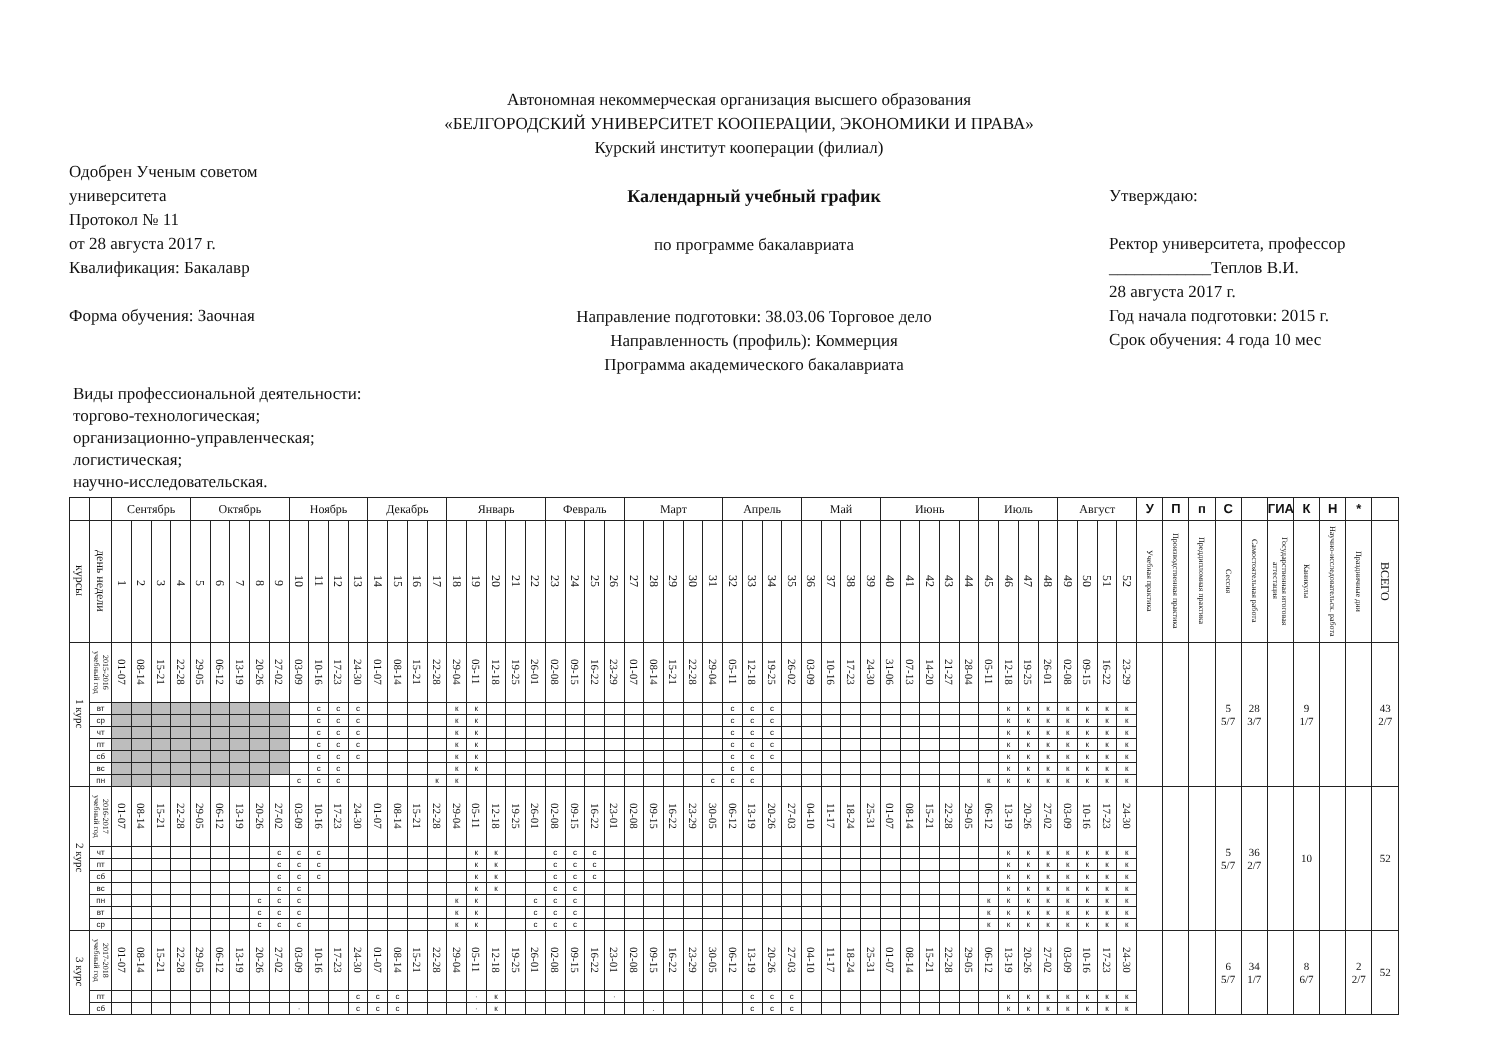Автономная некоммерческая организация высшего образования
«БЕЛГОРОДСКИЙ УНИВЕРСИТЕТ КООПЕРАЦИИ, ЭКОНОМИКИ И ПРАВА»
Курский институт кооперации (филиал)
Одобрен Ученым советом
университета
Протокол № 11
от 28 августа 2017 г.
Квалификация: Бакалавр
Форма обучения: Заочная
Календарный учебный график
по программе бакалавриата
Направление подготовки: 38.03.06 Торговое дело
Направленность (профиль): Коммерция
Программа академического бакалавриата
Утверждаю:
Ректор университета, профессор
____________Теплов В.И.
28 августа 2017 г.
Год начала подготовки: 2015 г.
Срок обучения: 4 года 10 мес
Виды профессиональной деятельности:
торгово-технологическая;
организационно-управленческая;
логистическая;
научно-исследовательская.
| | | Сентябрь | | | | Октябрь | | | | | Ноябрь | | | | Декабрь | | | | Январь | | | | | Февраль | | | | Март | | | | | Апрель | | | | Май | | | | Июнь | | | | | Июль | | | | Август | | | | У | П | п | С | | ГИА | К | Н | * | |
| --- | --- | --- | --- | --- | --- | --- | --- | --- | --- | --- | --- | --- | --- | --- | --- | --- | --- | --- | --- | --- | --- | --- | --- | --- | --- | --- | --- | --- | --- | --- | --- | --- | --- | --- | --- | --- | --- | --- | --- | --- | --- | --- | --- | --- | --- | --- | --- | --- | --- | --- | --- | --- | --- | --- | --- | --- | --- | --- | --- | --- | --- | --- | --- |
| курсы | день недели | 1 | 2 | 3 | 4 | 5 | 6 | 7 | 8 | 9 | 10 | 11 | 12 | 13 | 14 | 15 | 16 | 17 | 18 | 19 | 20 | 21 | 22 | 23 | 24 | 25 | 26 | 27 | 28 | 29 | 30 | 31 | 32 | 33 | 34 | 35 | 36 | 37 | 38 | 39 | 40 | 41 | 42 | 43 | 44 | 45 | 46 | 47 | 48 | 49 | 50 | 51 | 52 | Учебная практика | Производственная практика | Преддипломная практика | Сессия | Самостоятельная работа | Государственная итоговая аттестация | Каникулы | Научно-исследовательск. работа | Праздничные дни | ВСЕГО |
| 1 курс | 2015-2016 учебный год | 01-07 | 08-14 | 15-21 | 22-28 | 29-05 | 06-12 | 13-19 | 20-26 | 27-02 | 03-09 | 10-16 | 17-23 | 24-30 | 01-07 | 08-14 | 15-21 | 22-28 | 29-04 | 05-11 | 12-18 | 19-25 | 26-01 | 02-08 | 09-15 | 16-22 | 23-29 | 01-07 | 08-14 | 15-21 | 22-28 | 29-04 | 05-11 | 12-18 | 19-25 | 26-02 | 03-09 | 10-16 | 17-23 | 24-30 | 31-06 | 07-13 | 14-20 | 21-27 | 28-04 | 05-11 | 12-18 | 19-25 | 26-01 | 02-08 | 09-15 | 16-22 | 23-29 | | | | 5 5/7 | 28 3/7 | | 9 1/7 | | | 43 2/7 |
| | вт | | | | | | | | | | | с | с | с | | | | | к | к | | | | | | | | | | | | | с | с | с | | | | | | | | | | | | к | к | к | к | к | к | к | | | | | | | | | | |
| | ср | | | | | | | | | | | с | с | с | | | | | к | к | | | | | | | | | | | | | с | с | с | | | | | | | | | | | | к | к | к | к | к | к | к | | | | | | | | | | |
| | чт | | | | | | | | | | | с | с | с | | | | | к | к | | | | | | | | | | | | | с | с | с | | | | | | | | | | | | к | к | к | к | к | к | к | | | | | | | | | | |
| | пт | | | | | | | | | | | с | с | с | | | | | к | к | | | | | | | | | | | | | с | с | с | | | | | | | | | | | | к | к | к | к | к | к | к | | | | | | | | | | |
| | сб | | | | | | | | | | | с | с | с | | | | | к | к | | | | | | | | | | | | | с | с | с | | | | | | | | | | | | к | к | к | к | к | к | к | | | | | | | | | | |
| | вс | | | | | | | | | | | с | с | | | | | | к | к | | | | | | | | | | | | | с | с | | | | | | | | | | | | | к | к | к | к | к | к | к | | | | | | | | | | |
| | пн | | | | | | | | | | с | с | с | | | | | к | к | | | | | | | | | | | | | с | с | с | | | | | | | | | | | | к | к | к | к | к | к | к | к | | | | | | | | | | |
| 2 курс | 2016-2017 учебный год | 01-07 | 08-14 | 15-21 | 22-28 | 29-05 | 06-12 | 13-19 | 20-26 | 27-02 | 03-09 | 10-16 | 17-23 | 24-30 | 01-07 | 08-14 | 15-21 | 22-28 | 29-04 | 05-11 | 12-18 | 19-25 | 26-01 | 02-08 | 09-15 | 16-22 | 23-01 | 02-08 | 09-15 | 16-22 | 23-29 | 30-05 | 06-12 | 13-19 | 20-26 | 27-03 | 04-10 | 11-17 | 18-24 | 25-31 | 01-07 | 08-14 | 15-21 | 22-28 | 29-05 | 06-12 | 13-19 | 20-26 | 27-02 | 03-09 | 10-16 | 17-23 | 24-30 | | | | 5 5/7 | 36 2/7 | | 10 | | | 52 |
| | чт | | | | | | | | | с | с | с | | | | | | | | к | к | | | с | с | с | | | | | | | | | | | | | | | | | | | | | к | к | к | к | к | к | к | | | | | | | | | | |
| | пт | | | | | | | | | с | с | с | | | | | | | | к | к | | | с | с | с | | | | | | | | | | | | | | | | | | | | | к | к | к | к | к | к | к | | | | | | | | | | |
| | сб | | | | | | | | | с | с | с | | | | | | | | к | к | | | с | с | с | | | | | | | | | | | | | | | | | | | | | к | к | к | к | к | к | к | | | | | | | | | | |
| | вс | | | | | | | | | с | с | | | | | | | | | к | к | | | с | с | | | | | | | | | | | | | | | | | | | | | | к | к | к | к | к | к | к | | | | | | | | | | |
| | пн | | | | | | | | с | с | с | | | | | | | | к | к | | | с | с | с | | | | | | | | | | | | | | | | | | | | | к | к | к | к | к | к | к | к | | | | | | | | | | |
| | вт | | | | | | | | с | с | с | | | | | | | | к | к | | | с | с | с | | | | | | | | | | | | | | | | | | | | | к | к | к | к | к | к | к | к | | | | | | | | | | |
| | ср | | | | | | | | с | с | с | | | | | | | | к | к | | | с | с | с | | | | | | | | | | | | | | | | | | | | | к | к | к | к | к | к | к | к | | | | | | | | | | |
| 3 курс | 2017-2018 учебный год | 01-07 | 08-14 | 15-21 | 22-28 | 29-05 | 06-12 | 13-19 | 20-26 | 27-02 | 03-09 | 10-16 | 17-23 | 24-30 | 01-07 | 08-14 | 15-21 | 22-28 | 29-04 | 05-11 | 12-18 | 19-25 | 26-01 | 02-08 | 09-15 | 16-22 | 23-01 | 02-08 | 09-15 | 16-22 | 23-29 | 30-05 | 06-12 | 13-19 | 20-26 | 27-03 | 04-10 | 11-17 | 18-24 | 25-31 | 01-07 | 08-14 | 15-21 | 22-28 | 29-05 | 06-12 | 13-19 | 20-26 | 27-02 | 03-09 | 10-16 | 17-23 | 24-30 | | | | 6 5/7 | 34 1/7 | | 8 6/7 | | 2 2/7 | 52 |
| | пт | | | | | | | | | | | | | с | с | с | | | | · | к | | | | | | · | | | | | | | с | с | с | | | | | | | | | | | к | к | к | к | к | к | к | | | | | | | | | | |
| | сб | | | | | | | | | | · | | | с | с | с | | | | · | к | | | | | | | | . | | | | | с | с | с | | | | | | | | | | | к | к | к | к | к | к | к | | | | | | | | | | |